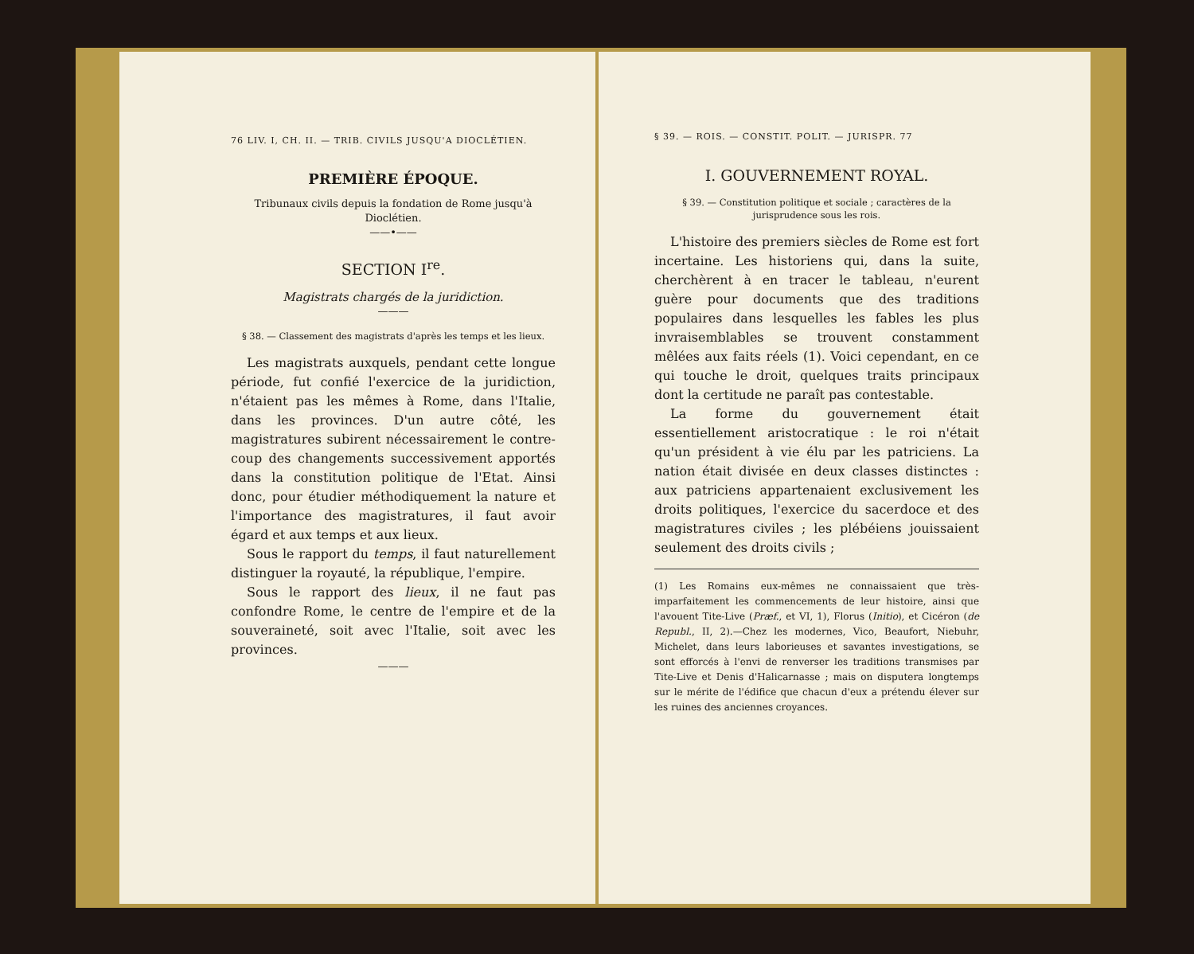76 LIV. I, CH. II. — TRIB. CIVILS JUSQU'A DIOCLÉTIEN.
PREMIÈRE ÉPOQUE.
Tribunaux civils depuis la fondation de Rome jusqu'à Dioclétien.
——•——
SECTION I<sup>re</sup>.
Magistrats chargés de la juridiction.
———
§ 38. — Classement des magistrats d'après les temps et les lieux.
Les magistrats auxquels, pendant cette longue période, fut confié l'exercice de la juridiction, n'étaient pas les mêmes à Rome, dans l'Italie, dans les provinces. D'un autre côté, les magistratures subirent nécessairement le contre-coup des changements successivement apportés dans la constitution politique de l'Etat. Ainsi donc, pour étudier méthodiquement la nature et l'importance des magistratures, il faut avoir égard et aux temps et aux lieux.
Sous le rapport du temps, il faut naturellement distinguer la royauté, la république, l'empire.
Sous le rapport des lieux, il ne faut pas confondre Rome, le centre de l'empire et de la souveraineté, soit avec l'Italie, soit avec les provinces.
———
§ 39. — ROIS. — CONSTIT. POLIT. — JURISPR. 77
I. GOUVERNEMENT ROYAL.
§ 39. — Constitution politique et sociale ; caractères de la jurisprudence sous les rois.
L'histoire des premiers siècles de Rome est fort incertaine. Les historiens qui, dans la suite, cherchèrent à en tracer le tableau, n'eurent guère pour documents que des traditions populaires dans lesquelles les fables les plus invraisemblables se trouvent constamment mêlées aux faits réels (1). Voici cependant, en ce qui touche le droit, quelques traits principaux dont la certitude ne paraît pas contestable.
La forme du gouvernement était essentiellement aristocratique : le roi n'était qu'un président à vie élu par les patriciens. La nation était divisée en deux classes distinctes : aux patriciens appartenaient exclusivement les droits politiques, l'exercice du sacerdoce et des magistratures civiles ; les plébéiens jouissaient seulement des droits civils ;
(1) Les Romains eux-mêmes ne connaissaient que très-imparfaitement les commencements de leur histoire, ainsi que l'avouent Tite-Live (Præf., et VI, 1), Florus (Initio), et Cicéron (de Republ., II, 2).—Chez les modernes, Vico, Beaufort, Niebuhr, Michelet, dans leurs laborieuses et savantes investigations, se sont efforcés à l'envi de renverser les traditions transmises par Tite-Live et Denis d'Halicarnasse ; mais on disputera longtemps sur le mérite de l'édifice que chacun d'eux a prétendu élever sur les ruines des anciennes croyances.